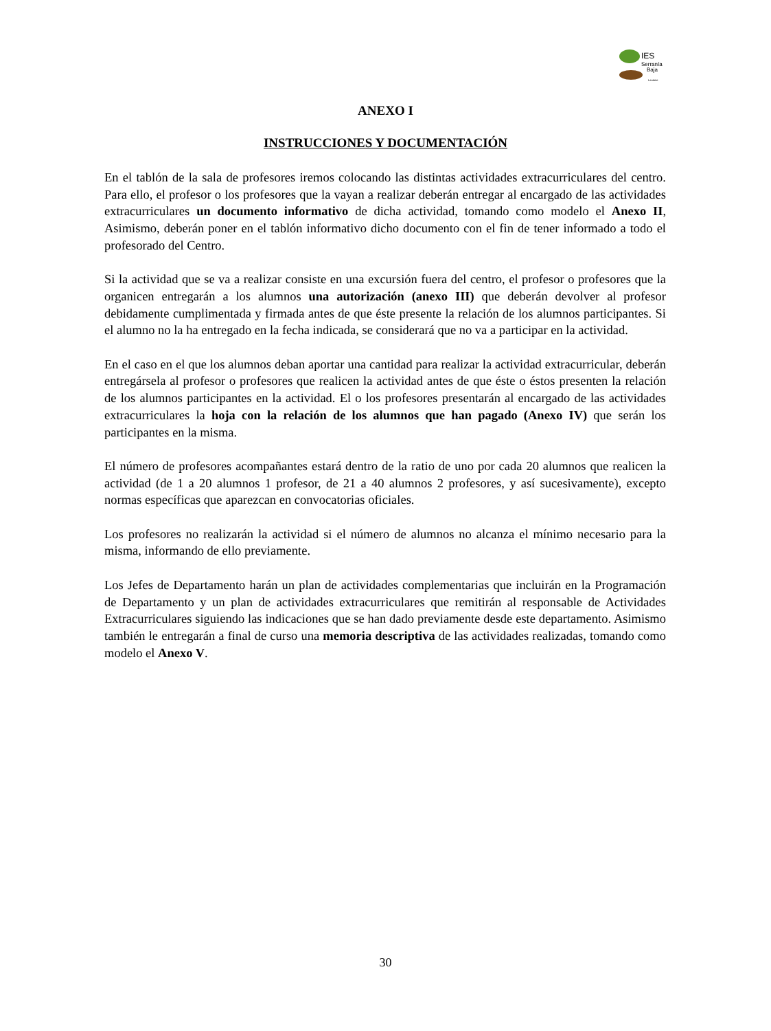IES
Serranía
Baja
Landete
ANEXO I
INSTRUCCIONES Y DOCUMENTACIÓN
En el tablón de la sala de profesores iremos colocando las distintas actividades extracurriculares del centro. Para ello, el profesor o los profesores que la vayan a realizar deberán entregar al encargado de las actividades extracurriculares un documento informativo de dicha actividad, tomando como modelo el Anexo II, Asimismo, deberán poner en el tablón informativo dicho documento con el fin de tener informado a todo el profesorado del Centro.
Si la actividad que se va a realizar consiste en una excursión fuera del centro, el profesor o profesores que la organicen entregarán a los alumnos una autorización (anexo III) que deberán devolver al profesor debidamente cumplimentada y firmada antes de que éste presente la relación de los alumnos participantes. Si el alumno no la ha entregado en la fecha indicada, se considerará que no va a participar en la actividad.
En el caso en el que los alumnos deban aportar una cantidad para realizar la actividad extracurricular, deberán entregársela al profesor o profesores que realicen la actividad antes de que éste o éstos presenten la relación de los alumnos participantes en la actividad. El o los profesores presentarán al encargado de las actividades extracurriculares la hoja con la relación de los alumnos que han pagado (Anexo IV) que serán los participantes en la misma.
El número de profesores acompañantes estará dentro de la ratio de uno por cada 20 alumnos que realicen la actividad (de 1 a 20 alumnos 1 profesor, de 21 a 40 alumnos 2 profesores, y así sucesivamente), excepto normas específicas que aparezcan en convocatorias oficiales.
Los profesores no realizarán la actividad si el número de alumnos no alcanza el mínimo necesario para la misma, informando de ello previamente.
Los Jefes de Departamento harán un plan de actividades complementarias que incluirán en la Programación de Departamento y un plan de actividades extracurriculares que remitirán al responsable de Actividades Extracurriculares siguiendo las indicaciones que se han dado previamente desde este departamento. Asimismo también le entregarán a final de curso una memoria descriptiva de las actividades realizadas, tomando como modelo el Anexo V.
30